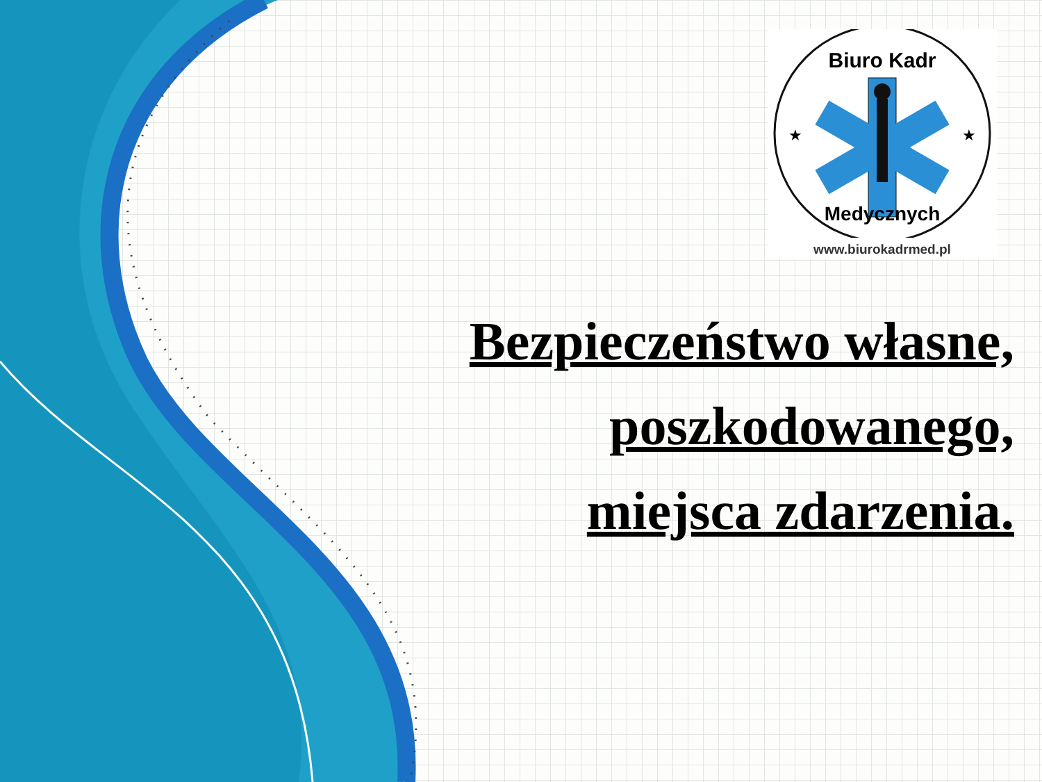Biuro Kadr
Medycznych
★
★
www.biurokadrmed.pl
Bezpieczeństwo własne,
poszkodowanego,
miejsca zdarzenia.